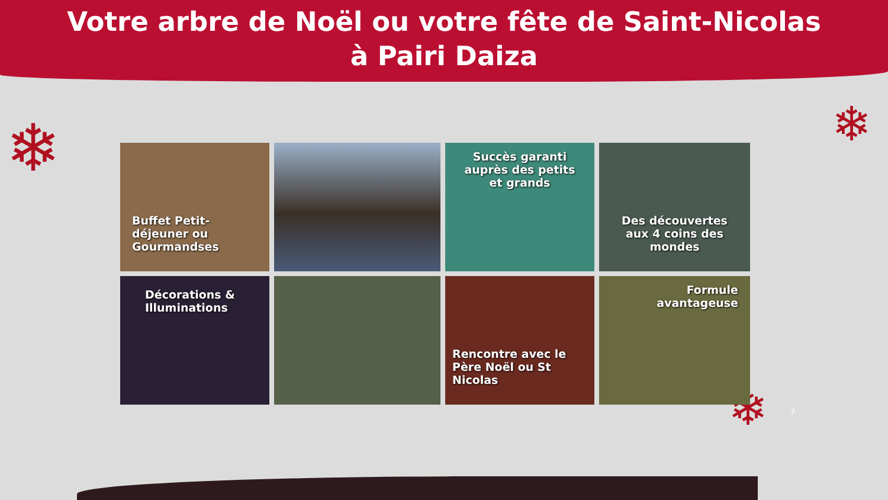Votre arbre de Noël ou votre fête de Saint-Nicolas
à Pairi Daiza
❄ ❄
❄
Buffet Petit-déjeuner ou Gourmandses
Succès garanti auprès des petits et grands
Des découvertes aux 4 coins des mondes
Décorations & Illuminations
Rencontre avec le Père Noël ou St Nicolas
Formule avantageuse
7